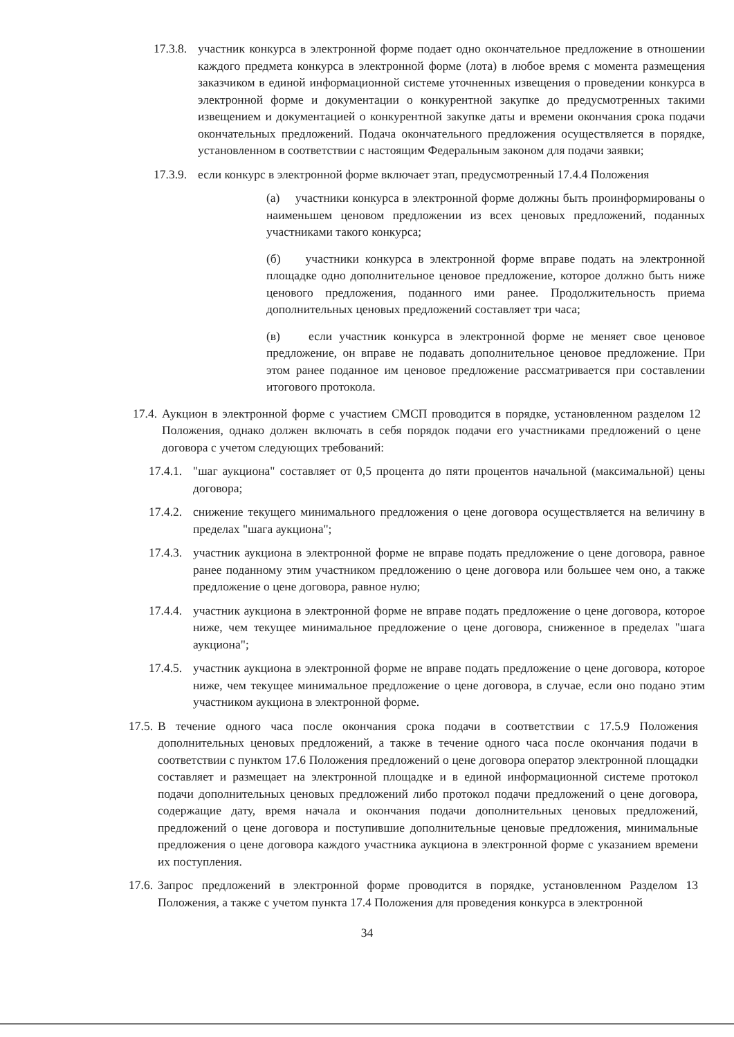17.3.8. участник конкурса в электронной форме подает одно окончательное предложение в отношении каждого предмета конкурса в электронной форме (лота) в любое время с момента размещения заказчиком в единой информационной системе уточненных извещения о проведении конкурса в электронной форме и документации о конкурентной закупке до предусмотренных такими извещением и документацией о конкурентной закупке даты и времени окончания срока подачи окончательных предложений. Подача окончательного предложения осуществляется в порядке, установленном в соответствии с настоящим Федеральным законом для подачи заявки;
17.3.9. если конкурс в электронной форме включает этап, предусмотренный 17.4.4 Положения
(а) участники конкурса в электронной форме должны быть проинформированы о наименьшем ценовом предложении из всех ценовых предложений, поданных участниками такого конкурса;
(б) участники конкурса в электронной форме вправе подать на электронной площадке одно дополнительное ценовое предложение, которое должно быть ниже ценового предложения, поданного ими ранее. Продолжительность приема дополнительных ценовых предложений составляет три часа;
(в) если участник конкурса в электронной форме не меняет свое ценовое предложение, он вправе не подавать дополнительное ценовое предложение. При этом ранее поданное им ценовое предложение рассматривается при составлении итогового протокола.
17.4. Аукцион в электронной форме с участием СМСП проводится в порядке, установленном разделом 12 Положения, однако должен включать в себя порядок подачи его участниками предложений о цене договора с учетом следующих требований:
17.4.1. "шаг аукциона" составляет от 0,5 процента до пяти процентов начальной (максимальной) цены договора;
17.4.2. снижение текущего минимального предложения о цене договора осуществляется на величину в пределах "шага аукциона";
17.4.3. участник аукциона в электронной форме не вправе подать предложение о цене договора, равное ранее поданному этим участником предложению о цене договора или большее чем оно, а также предложение о цене договора, равное нулю;
17.4.4. участник аукциона в электронной форме не вправе подать предложение о цене договора, которое ниже, чем текущее минимальное предложение о цене договора, сниженное в пределах "шага аукциона";
17.4.5. участник аукциона в электронной форме не вправе подать предложение о цене договора, которое ниже, чем текущее минимальное предложение о цене договора, в случае, если оно подано этим участником аукциона в электронной форме.
17.5. В течение одного часа после окончания срока подачи в соответствии с 17.5.9 Положения дополнительных ценовых предложений, а также в течение одного часа после окончания подачи в соответствии с пунктом 17.6 Положения предложений о цене договора оператор электронной площадки составляет и размещает на электронной площадке и в единой информационной системе протокол подачи дополнительных ценовых предложений либо протокол подачи предложений о цене договора, содержащие дату, время начала и окончания подачи дополнительных ценовых предложений, предложений о цене договора и поступившие дополнительные ценовые предложения, минимальные предложения о цене договора каждого участника аукциона в электронной форме с указанием времени их поступления.
17.6. Запрос предложений в электронной форме проводится в порядке, установленном Разделом 13 Положения, а также с учетом пункта 17.4 Положения для проведения конкурса в электронной
34